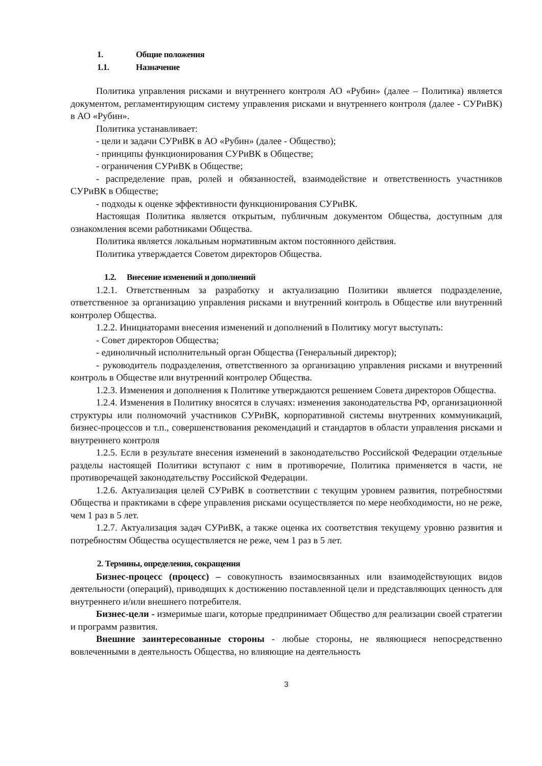1. Общие положения
1.1. Назначение
Политика управления рисками и внутреннего контроля АО «Рубин» (далее – Политика) является документом, регламентирующим систему управления рисками и внутреннего контроля (далее - СУРиВК) в АО «Рубин».
Политика устанавливает:
- цели и задачи СУРиВК в АО «Рубин» (далее - Общество);
- принципы функционирования СУРиВК в Обществе;
- ограничения СУРиВК в Обществе;
- распределение прав, ролей и обязанностей, взаимодействие и ответственность участников СУРиВК в Обществе;
- подходы к оценке эффективности функционирования СУРиВК.
Настоящая Политика является открытым, публичным документом Общества, доступным для ознакомления всеми работниками Общества.
Политика является локальным нормативным актом постоянного действия.
Политика утверждается Советом директоров Общества.
1.2. Внесение изменений и дополнений
1.2.1. Ответственным за разработку и актуализацию Политики является подразделение, ответственное за организацию управления рисками и внутренний контроль в Обществе или внутренний контролер Общества.
1.2.2. Инициаторами внесения изменений и дополнений в Политику могут выступать:
- Совет директоров Общества;
- единоличный исполнительный орган Общества (Генеральный директор);
- руководитель подразделения, ответственного за организацию управления рисками и внутренний контроль в Обществе или внутренний контролер Общества.
1.2.3. Изменения и дополнения к Политике утверждаются решением Совета директоров Общества.
1.2.4. Изменения в Политику вносятся в случаях: изменения законодательства РФ, организационной структуры или полномочий участников СУРиВК, корпоративной системы внутренних коммуникаций, бизнес-процессов и т.п., совершенствования рекомендаций и стандартов в области управления рисками и внутреннего контроля
1.2.5. Если в результате внесения изменений в законодательство Российской Федерации отдельные разделы настоящей Политики вступают с ним в противоречие, Политика применяется в части, не противоречащей законодательству Российской Федерации.
1.2.6. Актуализация целей СУРиВК в соответствии с текущим уровнем развития, потребностями Общества и практиками в сфере управления рисками осуществляется по мере необходимости, но не реже, чем 1 раз в 5 лет.
1.2.7. Актуализация задач СУРиВК, а также оценка их соответствия текущему уровню развития и потребностям Общества осуществляется не реже, чем 1 раз в 5 лет.
2. Термины, определения, сокращения
Бизнес-процесс (процесс) – совокупность взаимосвязанных или взаимодействующих видов деятельности (операций), приводящих к достижению поставленной цели и представляющих ценность для внутреннего и/или внешнего потребителя.
Бизнес-цели - измеримые шаги, которые предпринимает Общество для реализации своей стратегии и программ развития.
Внешние заинтересованные стороны - любые стороны, не являющиеся непосредственно вовлеченными в деятельность Общества, но влияющие на деятельность
3